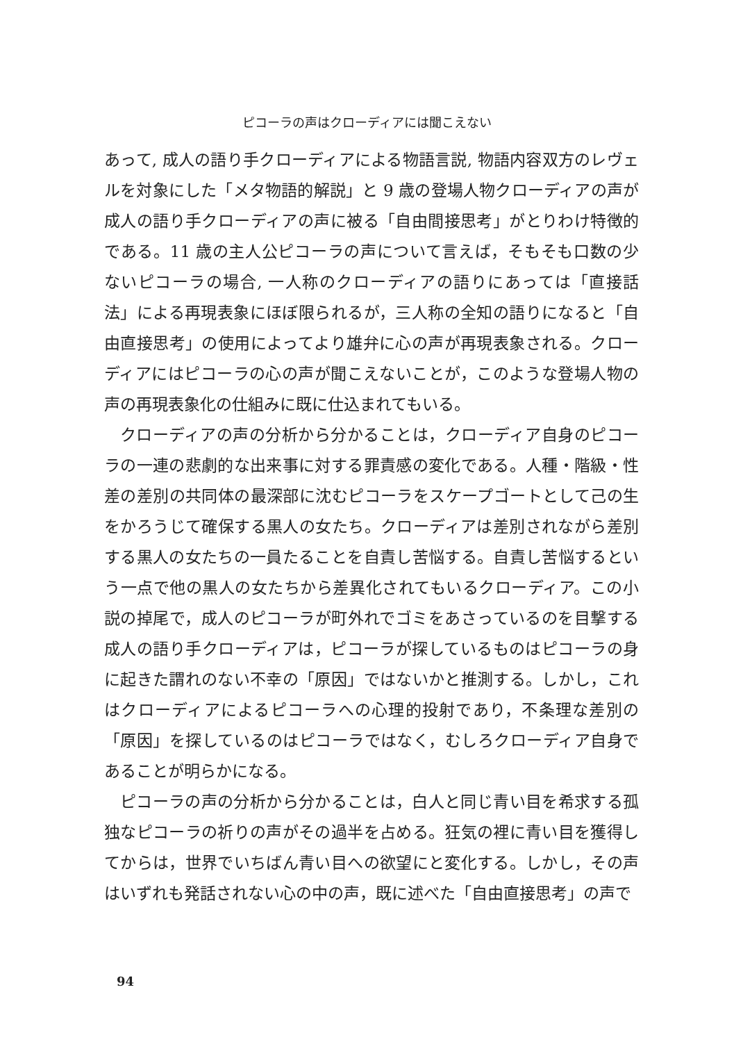ピコーラの声はクローディアには聞こえない
あって, 成人の語り手クローディアによる物語言説, 物語内容双方のレヴェルを対象にした「メタ物語的解説」と 9 歳の登場人物クローディアの声が成人の語り手クローディアの声に被る「自由間接思考」がとりわけ特徴的である。11 歳の主人公ピコーラの声について言えば，そもそも口数の少ないピコーラの場合, 一人称のクローディアの語りにあっては「直接話法」による再現表象にほぼ限られるが，三人称の全知の語りになると「自由直接思考」の使用によってより雄弁に心の声が再現表象される。クローディアにはピコーラの心の声が聞こえないことが，このような登場人物の声の再現表象化の仕組みに既に仕込まれてもいる。
クローディアの声の分析から分かることは，クローディア自身のピコーラの一連の悲劇的な出来事に対する罪責感の変化である。人種・階級・性差の差別の共同体の最深部に沈むピコーラをスケープゴートとして己の生をかろうじて確保する黒人の女たち。クローディアは差別されながら差別する黒人の女たちの一員たることを自責し苦悩する。自責し苦悩するという一点で他の黒人の女たちから差異化されてもいるクローディア。この小説の掉尾で，成人のピコーラが町外れでゴミをあさっているのを目撃する成人の語り手クローディアは，ピコーラが探しているものはピコーラの身に起きた謂れのない不幸の「原因」ではないかと推測する。しかし，これはクローディアによるピコーラへの心理的投射であり，不条理な差別の「原因」を探しているのはピコーラではなく，むしろクローディア自身であることが明らかになる。
ピコーラの声の分析から分かることは，白人と同じ青い目を希求する孤独なピコーラの祈りの声がその過半を占める。狂気の裡に青い目を獲得してからは，世界でいちばん青い目への欲望にと変化する。しかし，その声はいずれも発話されない心の中の声，既に述べた「自由直接思考」の声で
94